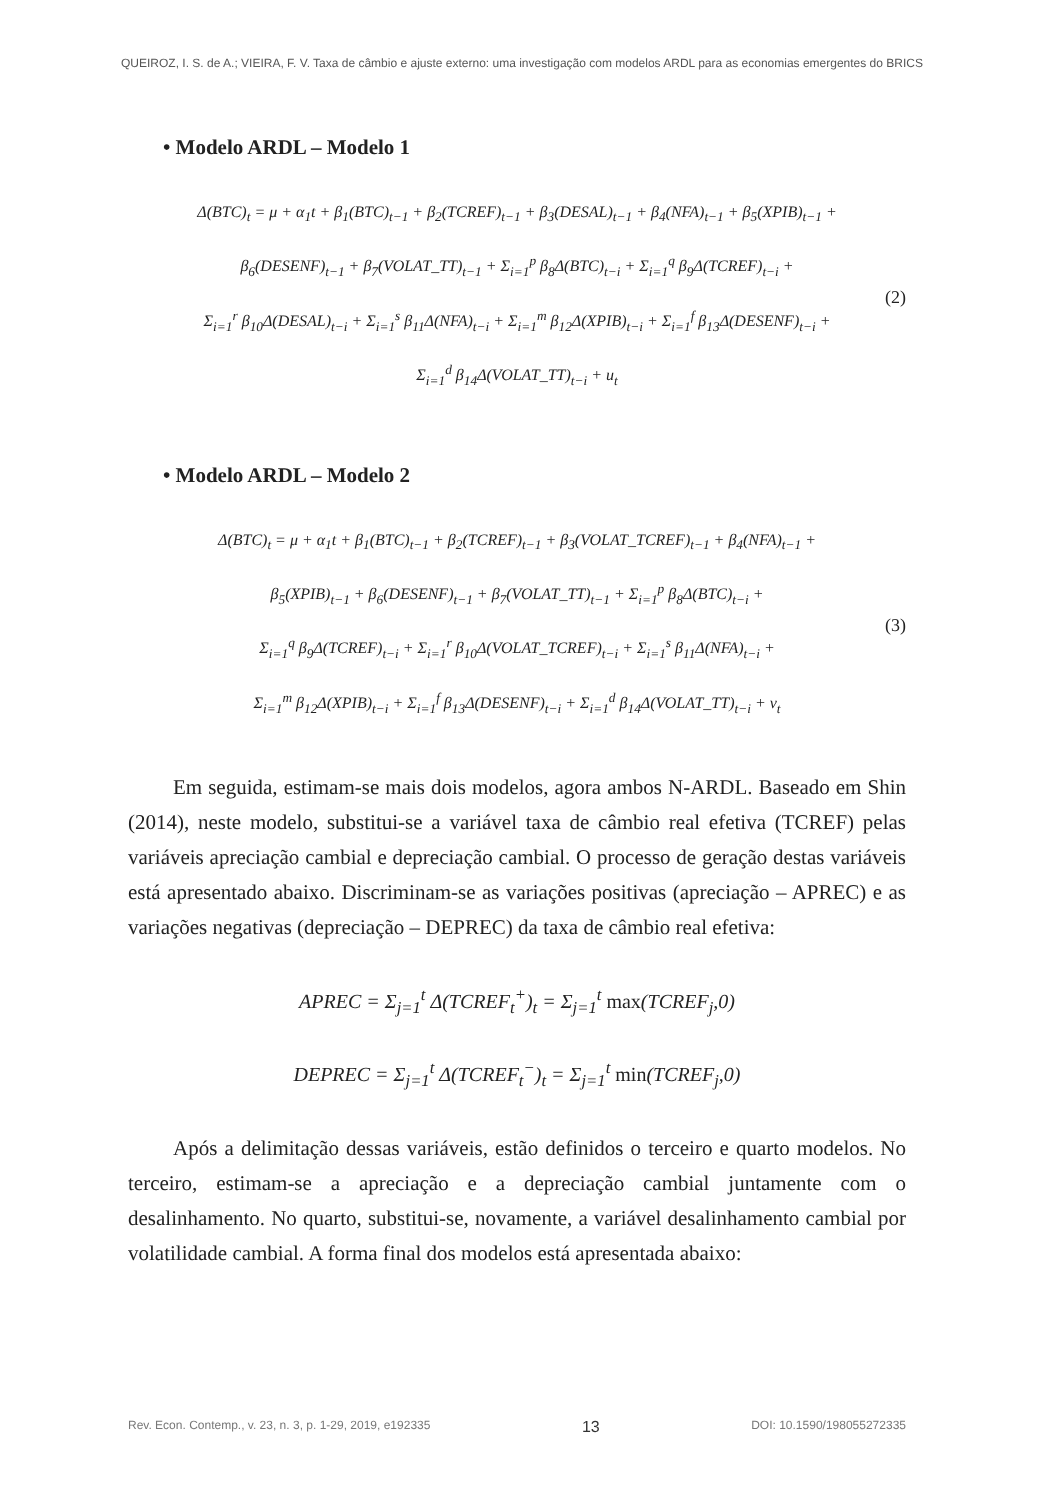QUEIROZ, I. S. de A.; VIEIRA, F. V. Taxa de câmbio e ajuste externo: uma investigação com modelos ARDL para as economias emergentes do BRICS
• Modelo ARDL – Modelo 1
Δ(BTC)<sub>t</sub> = μ + α<sub>1</sub>t + β<sub>1</sub>(BTC)<sub>t−1</sub> + β<sub>2</sub>(TCREF)<sub>t−1</sub> + β<sub>3</sub>(DESAL)<sub>t−1</sub> + β<sub>4</sub>(NFA)<sub>t−1</sub> + β<sub>5</sub>(XPIB)<sub>t−1</sub> +
β<sub>6</sub>(DESENF)<sub>t−1</sub> + β<sub>7</sub>(VOLAT_TT)<sub>t−1</sub> + Σ<sub>i=1</sub><sup>p</sup> β<sub>8</sub>Δ(BTC)<sub>t−i</sub> + Σ<sub>i=1</sub><sup>q</sup> β<sub>9</sub>Δ(TCREF)<sub>t−i</sub> +
Σ<sub>i=1</sub><sup>r</sup> β<sub>10</sub>Δ(DESAL)<sub>t−i</sub> + Σ<sub>i=1</sub><sup>s</sup> β<sub>11</sub>Δ(NFA)<sub>t−i</sub> + Σ<sub>i=1</sub><sup>m</sup> β<sub>12</sub>Δ(XPIB)<sub>t−i</sub> + Σ<sub>i=1</sub><sup>f</sup> β<sub>13</sub>Δ(DESENF)<sub>t−i</sub> +
Σ<sub>i=1</sub><sup>d</sup> β<sub>14</sub>Δ(VOLAT_TT)<sub>t−i</sub> + u<sub>t</sub>
(2)
• Modelo ARDL – Modelo 2
Δ(BTC)<sub>t</sub> = μ + α<sub>1</sub>t + β<sub>1</sub>(BTC)<sub>t−1</sub> + β<sub>2</sub>(TCREF)<sub>t−1</sub> + β<sub>3</sub>(VOLAT_TCREF)<sub>t−1</sub> + β<sub>4</sub>(NFA)<sub>t−1</sub> +
β<sub>5</sub>(XPIB)<sub>t−1</sub> + β<sub>6</sub>(DESENF)<sub>t−1</sub> + β<sub>7</sub>(VOLAT_TT)<sub>t−1</sub> + Σ<sub>i=1</sub><sup>p</sup> β<sub>8</sub>Δ(BTC)<sub>t−i</sub> +
Σ<sub>i=1</sub><sup>q</sup> β<sub>9</sub>Δ(TCREF)<sub>t−i</sub> + Σ<sub>i=1</sub><sup>r</sup> β<sub>10</sub>Δ(VOLAT_TCREF)<sub>t−i</sub> + Σ<sub>i=1</sub><sup>s</sup> β<sub>11</sub>Δ(NFA)<sub>t−i</sub> +
Σ<sub>i=1</sub><sup>m</sup> β<sub>12</sub>Δ(XPIB)<sub>t−i</sub> + Σ<sub>i=1</sub><sup>f</sup> β<sub>13</sub>Δ(DESENF)<sub>t−i</sub> + Σ<sub>i=1</sub><sup>d</sup> β<sub>14</sub>Δ(VOLAT_TT)<sub>t−i</sub> + v<sub>t</sub>
(3)
Em seguida, estimam-se mais dois modelos, agora ambos N-ARDL. Baseado em Shin (2014), neste modelo, substitui-se a variável taxa de câmbio real efetiva (TCREF) pelas variáveis apreciação cambial e depreciação cambial. O processo de geração destas variáveis está apresentado abaixo. Discriminam-se as variações positivas (apreciação – APREC) e as variações negativas (depreciação – DEPREC) da taxa de câmbio real efetiva:
APREC = Σ<sub>j=1</sub><sup>t</sup> Δ(TCREF<sub>t</sub><sup>+</sup>)<sub>t</sub> = Σ<sub>j=1</sub><sup>t</sup> max(TCREF<sub>j</sub>,0)
DEPREC = Σ<sub>j=1</sub><sup>t</sup> Δ(TCREF<sub>t</sub><sup>−</sup>)<sub>t</sub> = Σ<sub>j=1</sub><sup>t</sup> min(TCREF<sub>j</sub>,0)
Após a delimitação dessas variáveis, estão definidos o terceiro e quarto modelos. No terceiro, estimam-se a apreciação e a depreciação cambial juntamente com o desalinhamento. No quarto, substitui-se, novamente, a variável desalinhamento cambial por volatilidade cambial. A forma final dos modelos está apresentada abaixo:
Rev. Econ. Contemp., v. 23, n. 3, p. 1-29, 2019, e192335 13 DOI: 10.1590/198055272335